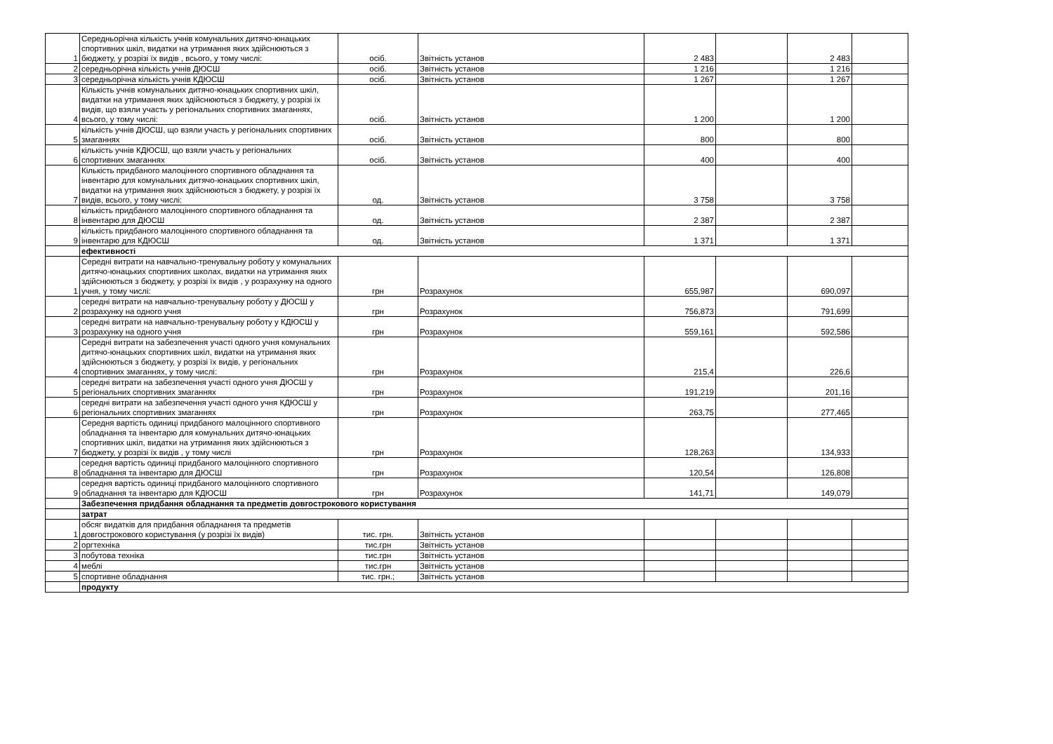| 1 | Середньорічна кількість учнів комунальних дитячо-юнацьких спортивних шкіл, видатки на утримання яких здійснюються з бюджету, у розрізі їх видів , всього, у тому числі: | осіб. | Звітність установ | 2 483 | | 2 483 | |
| 2 | середньорічна кількість учнів ДЮСШ | осіб. | Звітність установ | 1 216 | | 1 216 | |
| 3 | середньорічна кількість учнів КДЮСШ | осіб. | Звітність установ | 1 267 | | 1 267 | |
| 4 | Кількість учнів комунальних дитячо-юнацьких спортивних шкіл, видатки на утримання яких здійснюються з бюджету, у розрізі їх видів, що взяли участь у регіональних спортивних змаганнях, всього, у тому числі: | осіб. | Звітність установ | 1 200 | | 1 200 | |
| 5 | кількість учнів ДЮСШ, що взяли участь у регіональних спортивних змаганнях | осіб. | Звітність установ | 800 | | 800 | |
| 6 | кількість учнів КДЮСШ, що взяли участь у регіональних спортивних змаганнях | осіб. | Звітність установ | 400 | | 400 | |
| 7 | Кількість придбаного малоцінного спортивного обладнання та інвентарю для комунальних дитячо-юнацьких спортивних шкіл, видатки на утримання яких здійснюються з бюджету, у розрізі їх видів, всього, у тому числі: | од. | Звітність установ | 3 758 | | 3 758 | |
| 8 | кількість придбаного малоцінного спортивного обладнання та інвентарю для ДЮСШ | од. | Звітність установ | 2 387 | | 2 387 | |
| 9 | кількість придбаного малоцінного спортивного обладнання та інвентарю для КДЮСШ | од. | Звітність установ | 1 371 | | 1 371 | |
| | ефективності | | | | | | |
| 1 | Середні витрати на навчально-тренувальну роботу у комунальних дитячо-юнацьких спортивних школах, видатки на утримання яких здійснюються з бюджету, у розрізі їх видів , у розрахунку на одного учня, у тому числі: | грн | Розрахунок | 655,987 | | 690,097 | |
| 2 | середні витрати на навчально-тренувальну роботу у ДЮСШ у розрахунку на одного учня | грн | Розрахунок | 756,873 | | 791,699 | |
| 3 | середні витрати на навчально-тренувальну роботу у КДЮСШ у розрахунку на одного учня | грн | Розрахунок | 559,161 | | 592,586 | |
| 4 | Середні витрати на забезпечення участі одного учня комунальних дитячо-юнацьких спортивних шкіл, видатки на утримання яких здійснюються з бюджету, у розрізі їх видів, у регіональних спортивних змаганнях, у тому числі: | грн | Розрахунок | 215,4 | | 226,6 | |
| 5 | середні витрати на забезпечення участі одного учня ДЮСШ у регіональних спортивних змаганнях | грн | Розрахунок | 191,219 | | 201,16 | |
| 6 | середні витрати на забезпечення участі одного учня КДЮСШ у регіональних спортивних змаганнях | грн | Розрахунок | 263,75 | | 277,465 | |
| 7 | Середня вартість одиниці придбаного малоцінного спортивного обладнання та інвентарю для комунальних дитячо-юнацьких спортивних шкіл, видатки на утримання яких здійснюються з бюджету, у розрізі їх видів , у тому числі | грн | Розрахунок | 128,263 | | 134,933 | |
| 8 | середня вартість одиниці придбаного малоцінного спортивного обладнання та інвентарю для ДЮСШ | грн | Розрахунок | 120,54 | | 126,808 | |
| 9 | середня вартість одиниці придбаного малоцінного спортивного обладнання та інвентарю для КДЮСШ | грн | Розрахунок | 141,71 | | 149,079 | |
| | Забезпечення придбання обладнання та предметів довгострокового користування | | | | | | |
| | затрат | | | | | | |
| 1 | обсяг видатків для придбання обладнання та предметів довгострокового користування (у розрізі їх видів) | тис. грн. | Звітність установ | | | | |
| 2 | оргтехніка | тис.грн | Звітність установ | | | | |
| 3 | побутова техніка | тис.грн | Звітність установ | | | | |
| 4 | меблі | тис.грн | Звітність установ | | | | |
| 5 | спортивне обладнання | тис. грн.; | Звітність установ | | | | |
| | продукту | | | | | | |